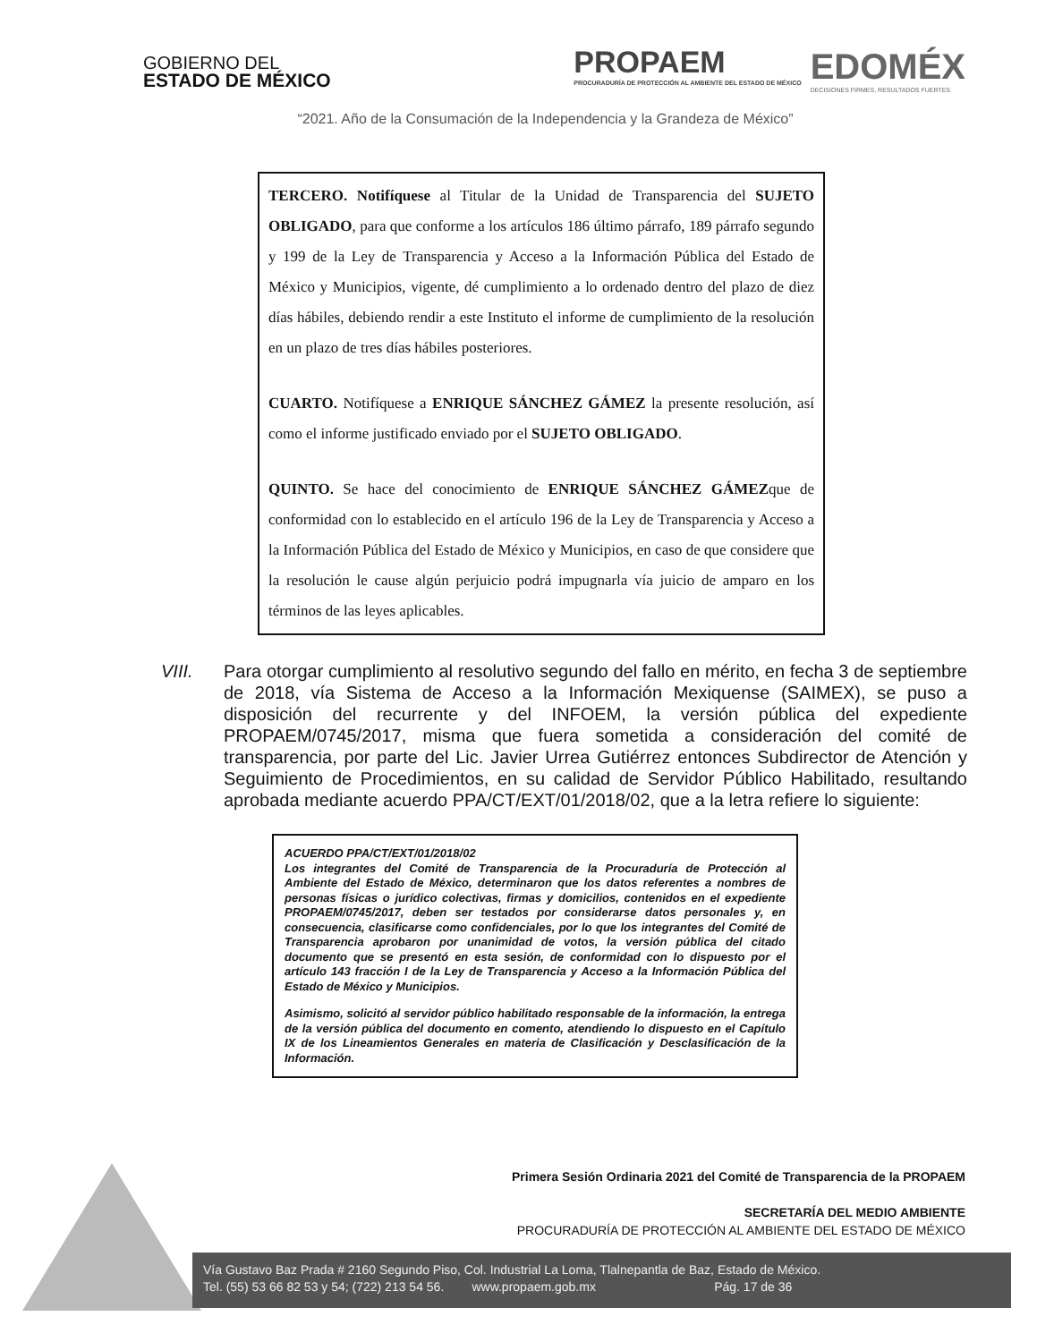GOBIERNO DEL
ESTADO DE MÉXICO
PROPAEM
PROCURADURÍA DE PROTECCIÓN AL AMBIENTE DEL ESTADO DE MÉXICO
EDOMÉX
DECISIONES FIRMES, RESULTADOS FUERTES
“2021. Año de la Consumación de la Independencia y la Grandeza de México”
TERCERO. Notifíquese al Titular de la Unidad de Transparencia del SUJETO OBLIGADO, para que conforme a los artículos 186 último párrafo, 189 párrafo segundo y 199 de la Ley de Transparencia y Acceso a la Información Pública del Estado de México y Municipios, vigente, dé cumplimiento a lo ordenado dentro del plazo de diez días hábiles, debiendo rendir a este Instituto el informe de cumplimiento de la resolución en un plazo de tres días hábiles posteriores.
CUARTO. Notifíquese a ENRIQUE SÁNCHEZ GÁMEZ la presente resolución, así como el informe justificado enviado por el SUJETO OBLIGADO.
QUINTO. Se hace del conocimiento de ENRIQUE SÁNCHEZ GÁMEZque de conformidad con lo establecido en el artículo 196 de la Ley de Transparencia y Acceso a la Información Pública del Estado de México y Municipios, en caso de que considere que la resolución le cause algún perjuicio podrá impugnarla vía juicio de amparo en los términos de las leyes aplicables.
VIII. Para otorgar cumplimiento al resolutivo segundo del fallo en mérito, en fecha 3 de septiembre de 2018, vía Sistema de Acceso a la Información Mexiquense (SAIMEX), se puso a disposición del recurrente y del INFOEM, la versión pública del expediente PROPAEM/0745/2017, misma que fuera sometida a consideración del comité de transparencia, por parte del Lic. Javier Urrea Gutiérrez entonces Subdirector de Atención y Seguimiento de Procedimientos, en su calidad de Servidor Público Habilitado, resultando aprobada mediante acuerdo PPA/CT/EXT/01/2018/02, que a la letra refiere lo siguiente:
ACUERDO PPA/CT/EXT/01/2018/02
Los integrantes del Comité de Transparencia de la Procuraduría de Protección al Ambiente del Estado de México, determinaron que los datos referentes a nombres de personas físicas o jurídico colectivas, firmas y domicilios, contenidos en el expediente PROPAEM/0745/2017, deben ser testados por considerarse datos personales y, en consecuencia, clasificarse como confidenciales, por lo que los integrantes del Comité de Transparencia aprobaron por unanimidad de votos, la versión pública del citado documento que se presentó en esta sesión, de conformidad con lo dispuesto por el artículo 143 fracción I de la Ley de Transparencia y Acceso a la Información Pública del Estado de México y Municipios.
Asimismo, solicitó al servidor público habilitado responsable de la información, la entrega de la versión pública del documento en comento, atendiendo lo dispuesto en el Capítulo IX de los Lineamientos Generales en materia de Clasificación y Desclasificación de la Información.
Primera Sesión Ordinaria 2021 del Comité de Transparencia de la PROPAEM
SECRETARÍA DEL MEDIO AMBIENTE
PROCURADURÍA DE PROTECCIÓN AL AMBIENTE DEL ESTADO DE MÉXICO
Vía Gustavo Baz Prada # 2160 Segundo Piso, Col. Industrial La Loma, Tlalnepantla de Baz, Estado de México.
Tel. (55) 53 66 82 53 y 54; (722) 213 54 56. www.propaem.gob.mx Pág. 17 de 36